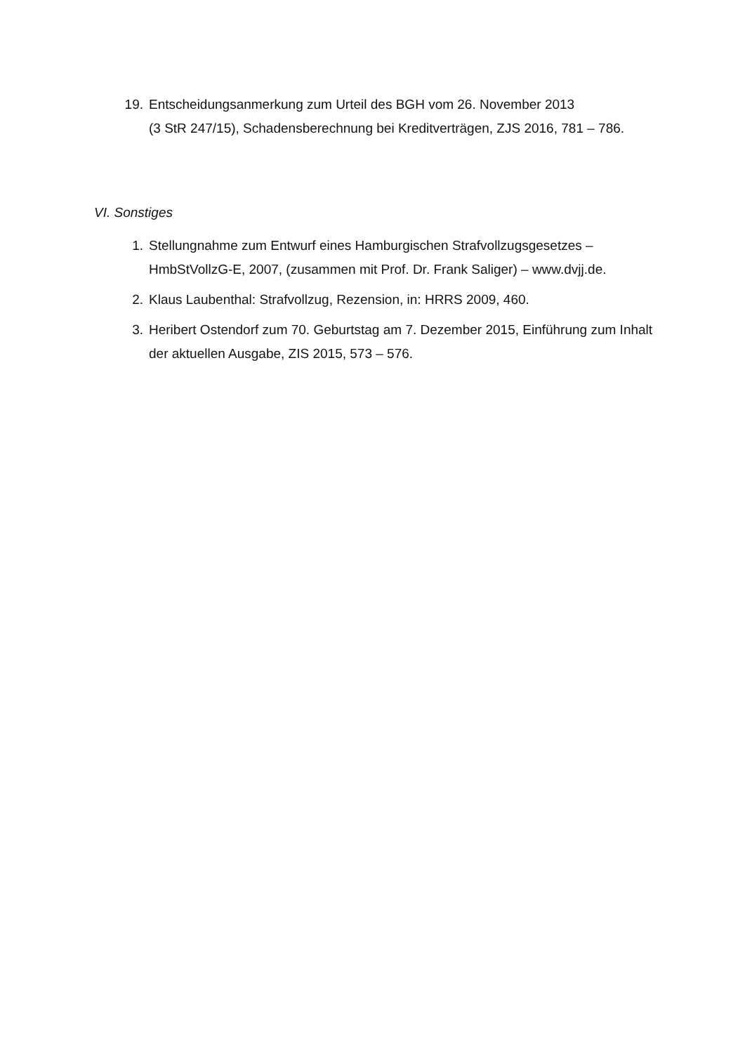19. Entscheidungsanmerkung zum Urteil des BGH vom 26. November 2013
(3 StR 247/15), Schadensberechnung bei Kreditverträgen, ZJS 2016, 781 – 786.
VI. Sonstiges
1. Stellungnahme zum Entwurf eines Hamburgischen Strafvollzugsgesetzes – HmbStVollzG-E, 2007, (zusammen mit Prof. Dr. Frank Saliger) – www.dvjj.de.
2. Klaus Laubenthal: Strafvollzug, Rezension, in: HRRS 2009, 460.
3. Heribert Ostendorf zum 70. Geburtstag am 7. Dezember 2015, Einführung zum Inhalt der aktuellen Ausgabe, ZIS 2015, 573 – 576.